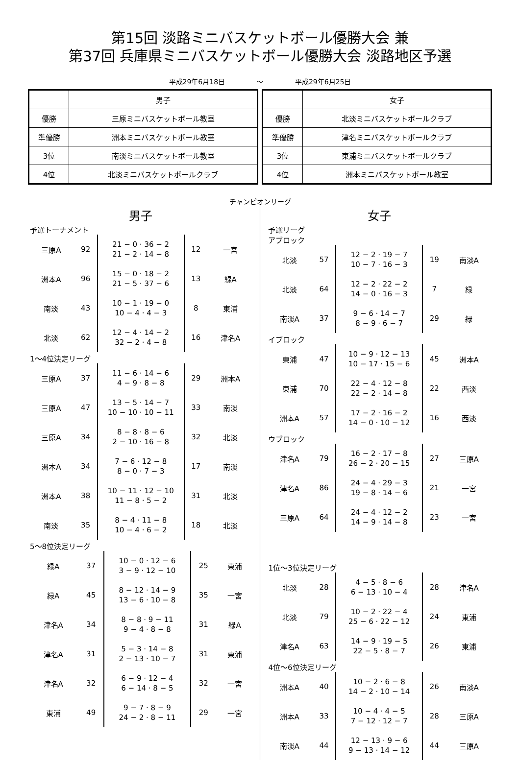第15回 淡路ミニバスケットボール優勝大会 兼
第37回 兵庫県ミニバスケットボール優勝大会 淡路地区予選
平成29年6月18日 ～ 平成29年6月25日
| | 男子 |
| 優勝 | 三原ミニバスケットボール教室 |
| 準優勝 | 洲本ミニバスケットボール教室 |
| 3位 | 南淡ミニバスケットボール教室 |
| 4位 | 北淡ミニバスケットボールクラブ |
| | 女子 |
| 優勝 | 北淡ミニバスケットボールクラブ |
| 準優勝 | 津名ミニバスケットボールクラブ |
| 3位 | 東浦ミニバスケットボールクラブ |
| 4位 | 洲本ミニバスケットボール教室 |
チャンピオンリーグ
男子
予選トーナメント
| 三原A | 92 | 21 − 0 · 36 − 2 21 − 2 · 14 − 8 | 12 | 一宮 |
| 洲本A | 96 | 15 − 0 · 18 − 2 21 − 5 · 37 − 6 | 13 | 緑A |
| 南淡 | 43 | 10 − 1 · 19 − 0 10 − 4 · 4 − 3 | 8 | 東浦 |
| 北淡 | 62 | 12 − 4 · 14 − 2 32 − 2 · 4 − 8 | 16 | 津名A |
1～4位決定リーグ
| 三原A | 37 | 11 − 6 · 14 − 6 4 − 9 · 8 − 8 | 29 | 洲本A |
| 三原A | 47 | 13 − 5 · 14 − 7 10 − 10 · 10 − 11 | 33 | 南淡 |
| 三原A | 34 | 8 − 8 · 8 − 6 2 − 10 · 16 − 8 | 32 | 北淡 |
| 洲本A | 34 | 7 − 6 · 12 − 8 8 − 0 · 7 − 3 | 17 | 南淡 |
| 洲本A | 38 | 10 − 11 · 12 − 10 11 − 8 · 5 − 2 | 31 | 北淡 |
| 南淡 | 35 | 8 − 4 · 11 − 8 10 − 4 · 6 − 2 | 18 | 北淡 |
5～8位決定リーグ
| 緑A | 37 | 10 − 0 · 12 − 6 3 − 9 · 12 − 10 | 25 | 東浦 |
| 緑A | 45 | 8 − 12 · 14 − 9 13 − 6 · 10 − 8 | 35 | 一宮 |
| 津名A | 34 | 8 − 8 · 9 − 11 9 − 4 · 8 − 8 | 31 | 緑A |
| 津名A | 31 | 5 − 3 · 14 − 8 2 − 13 · 10 − 7 | 31 | 東浦 |
| 津名A | 32 | 6 − 9 · 12 − 4 6 − 14 · 8 − 5 | 32 | 一宮 |
| 東浦 | 49 | 9 − 7 · 8 − 9 24 − 2 · 8 − 11 | 29 | 一宮 |
女子
予選リーグ
アブロック
| 北淡 | 57 | 12 − 2 · 19 − 7 10 − 7 · 16 − 3 | 19 | 南淡A |
| 北淡 | 64 | 12 − 2 · 22 − 2 14 − 0 · 16 − 3 | 7 | 緑 |
| 南淡A | 37 | 9 − 6 · 14 − 7 8 − 9 · 6 − 7 | 29 | 緑 |
イブロック
| 東浦 | 47 | 10 − 9 · 12 − 13 10 − 17 · 15 − 6 | 45 | 洲本A |
| 東浦 | 70 | 22 − 4 · 12 − 8 22 − 2 · 14 − 8 | 22 | 西淡 |
| 洲本A | 57 | 17 − 2 · 16 − 2 14 − 0 · 10 − 12 | 16 | 西淡 |
ウブロック
| 津名A | 79 | 16 − 2 · 17 − 8 26 − 2 · 20 − 15 | 27 | 三原A |
| 津名A | 86 | 24 − 4 · 29 − 3 19 − 8 · 14 − 6 | 21 | 一宮 |
| 三原A | 64 | 24 − 4 · 12 − 2 14 − 9 · 14 − 8 | 23 | 一宮 |
1位～3位決定リーグ
| 北淡 | 28 | 4 − 5 · 8 − 6 6 − 13 · 10 − 4 | 28 | 津名A |
| 北淡 | 79 | 10 − 2 · 22 − 4 25 − 6 · 22 − 12 | 24 | 東浦 |
| 津名A | 63 | 14 − 9 · 19 − 5 22 − 5 · 8 − 7 | 26 | 東浦 |
4位～6位決定リーグ
| 洲本A | 40 | 10 − 2 · 6 − 8 14 − 2 · 10 − 14 | 26 | 南淡A |
| 洲本A | 33 | 10 − 4 · 4 − 5 7 − 12 · 12 − 7 | 28 | 三原A |
| 南淡A | 44 | 12 − 13 · 9 − 6 9 − 13 · 14 − 12 | 44 | 三原A |